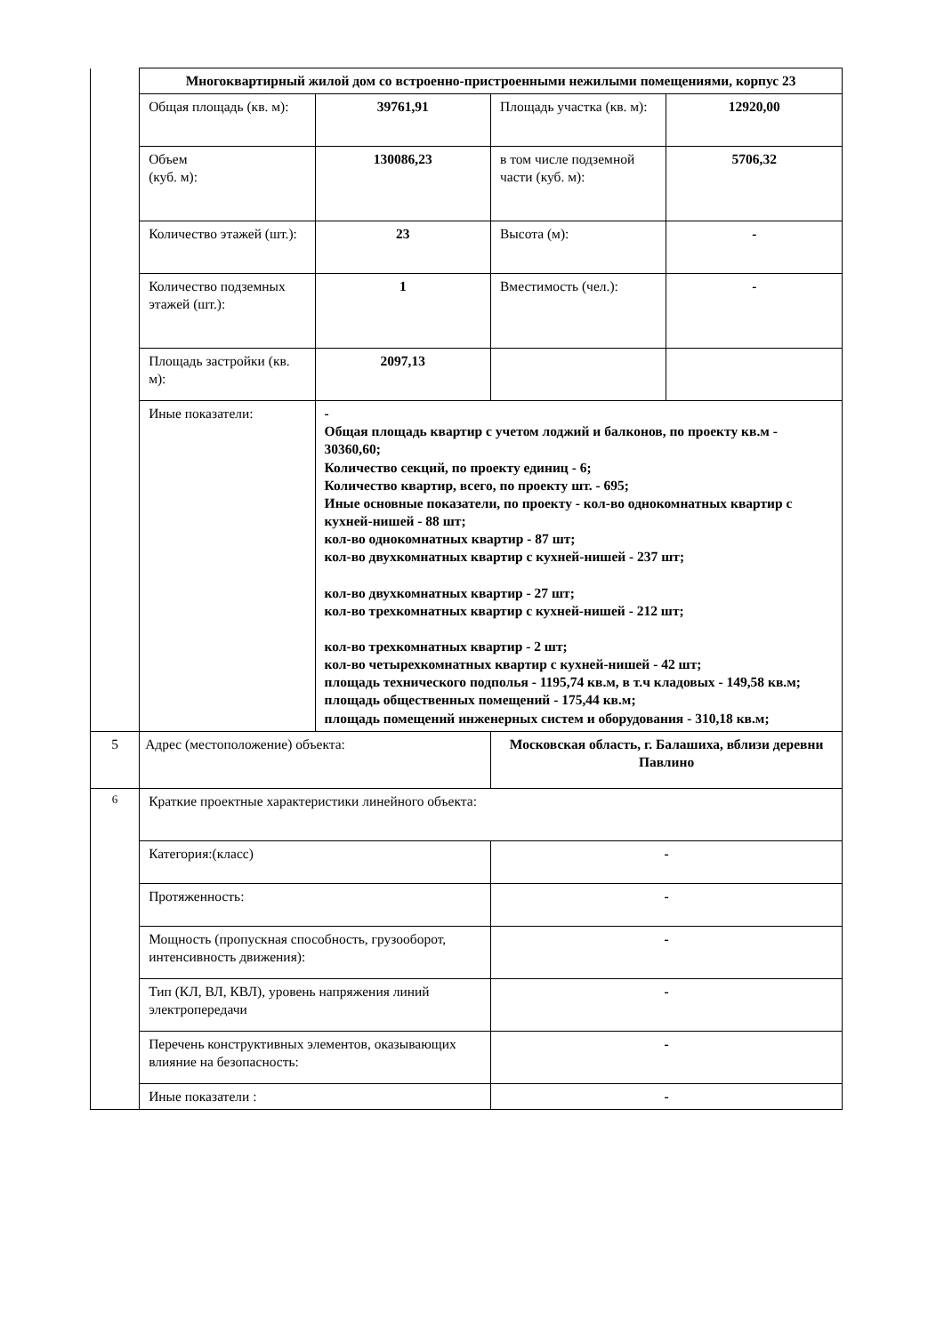| | Многоквартирный жилой дом со встроенно-пристроенными нежилыми помещениями, корпус 23 | | | |
| | Общая площадь (кв. м): | 39761,91 | Площадь участка (кв. м): | 12920,00 |
| | Объем (куб. м): | 130086,23 | в том числе подземной части (куб. м): | 5706,32 |
| | Количество этажей (шт.): | 23 | Высота (м): | - |
| | Количество подземных этажей (шт.): | 1 | Вместимость (чел.): | - |
| | Площадь застройки (кв. м): | 2097,13 | | |
| | Иные показатели: | - Общая площадь квартир с учетом лоджий и балконов, по проекту кв.м - 30360,60; Количество секций, по проекту единиц - 6; Количество квартир, всего, по проекту шт. - 695; Иные основные показатели, по проекту - кол-во однокомнатных квартир с кухней-нишей - 88 шт; кол-во однокомнатных квартир - 87 шт; кол-во двухкомнатных квартир с кухней-нишей - 237 шт; кол-во двухкомнатных квартир - 27 шт; кол-во трехкомнатных квартир с кухней-нишей - 212 шт; кол-во трехкомнатных квартир - 2 шт; кол-во четырехкомнатных квартир с кухней-нишей - 42 шт; площадь технического подполья - 1195,74 кв.м, в т.ч кладовых - 149,58 кв.м; площадь общественных помещений - 175,44 кв.м; площадь помещений инженерных систем и оборудования - 310,18 кв.м; | | |
| 5 | Адрес (местоположение) объекта: | | Московская область, г. Балашиха, вблизи деревни Павлино | |
| 6 | Краткие проектные характеристики линейного объекта: | | | |
| | Категория:(класс) | | - | |
| | Протяженность: | | - | |
| | Мощность (пропускная способность, грузооборот, интенсивность движения): | | - | |
| | Тип (КЛ, ВЛ, КВЛ), уровень напряжения линий электропередачи | | - | |
| | Перечень конструктивных элементов, оказывающих влияние на безопасность: | | - | |
| | Иные показатели : | | - | |